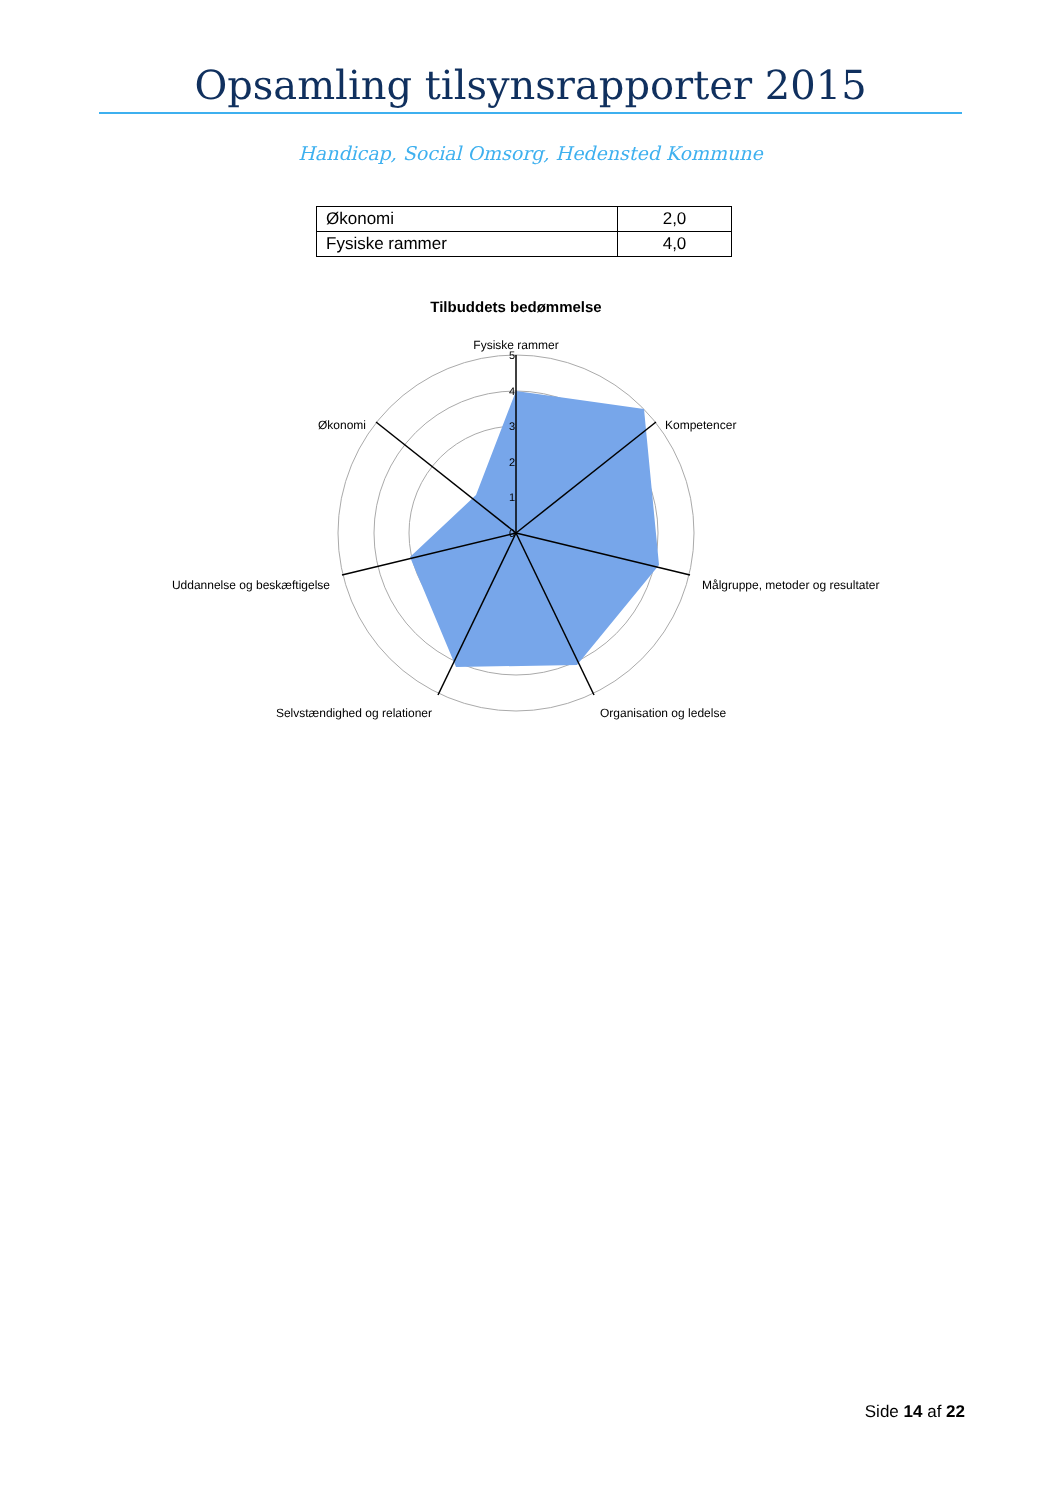Opsamling tilsynsrapporter 2015
Handicap, Social Omsorg, Hedensted Kommune
| Økonomi | 2,0 |
| Fysiske rammer | 4,0 |
Tilbuddets bedømmelse
5
4
3
2
1
0
Fysiske rammer
Kompetencer
Målgruppe, metoder og resultater
Organisation og ledelse
Selvstændighed og relationer
Uddannelse og beskæftigelse
Økonomi
Side 14 af 22